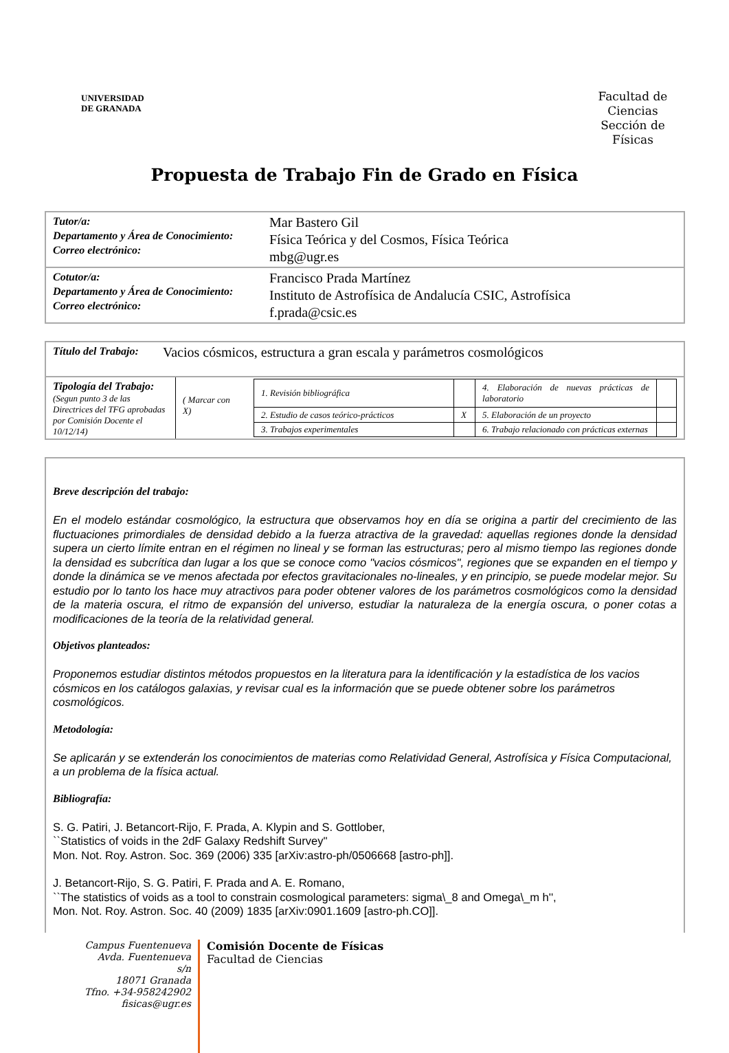UNIVERSIDAD
DE GRANADA
Facultad de Ciencias Sección de Físicas
Propuesta de Trabajo Fin de Grado en Física
Tutor/a:
Departamento y Área de Conocimiento:
Correo electrónico:
Mar Bastero Gil
Física Teórica y del Cosmos, Física Teórica
mbg@ugr.es
Cotutor/a:
Departamento y Área de Conocimiento:
Correo electrónico:
Francisco Prada Martínez
Instituto de Astrofísica de Andalucía CSIC, Astrofísica
f.prada@csic.es
Título del Trabajo:
Vacios cósmicos, estructura a gran escala y parámetros cosmológicos
Tipología del Trabajo:
(Segun punto 3 de las Directrices del TFG aprobadas por Comisión Docente el 10/12/14)
( Marcar con X)
| 1. Revisión bibliográfica | | 4. Elaboración de nuevas prácticas de laboratorio | |
| 2. Estudio de casos teórico-prácticos | X | 5. Elaboración de un proyecto | |
| 3. Trabajos experimentales | | 6. Trabajo relacionado con prácticas externas | |
Breve descripción del trabajo:
En el modelo estándar cosmológico, la estructura que observamos hoy en día se origina a partir del crecimiento de las fluctuaciones primordiales de densidad debido a la fuerza atractiva de la gravedad: aquellas regiones donde la densidad supera un cierto límite entran en el régimen no lineal y se forman las estructuras; pero al mismo tiempo las regiones donde la densidad es subcrítica dan lugar a los que se conoce como "vacios cósmicos", regiones que se expanden en el tiempo y donde la dinámica se ve menos afectada por efectos gravitacionales no-lineales, y en principio, se puede modelar mejor. Su estudio por lo tanto los hace muy atractivos para poder obtener valores de los parámetros cosmológicos como la densidad de la materia oscura, el ritmo de expansión del universo, estudiar la naturaleza de la energía oscura, o poner cotas a modificaciones de la teoría de la relatividad general.
Objetivos planteados:
Proponemos estudiar distintos métodos propuestos en la literatura para la identificación y la estadística de los vacios cósmicos en los catálogos galaxias, y revisar cual es la información que se puede obtener sobre los parámetros cosmológicos.
Metodología:
Se aplicarán y se extenderán los conocimientos de materias como Relatividad General, Astrofísica y Física Computacional, a un problema de la física actual.
Bibliografía:
S. G. Patiri, J. Betancort-Rijo, F. Prada, A. Klypin and S. Gottlober,
``Statistics of voids in the 2dF Galaxy Redshift Survey''
Mon. Not. Roy. Astron. Soc. 369 (2006) 335 [arXiv:astro-ph/0506668 [astro-ph]].
J. Betancort-Rijo, S. G. Patiri, F. Prada and A. E. Romano,
``The statistics of voids as a tool to constrain cosmological parameters: sigma\_8 and Omega\_m h'',
Mon. Not. Roy. Astron. Soc. 40 (2009) 1835 [arXiv:0901.1609 [astro-ph.CO]].
Campus Fuentenueva Avda. Fuentenueva s/n
18071 Granada
Tfno. +34-958242902
fisicas@ugr.es
Comisión Docente de Físicas
Facultad de Ciencias